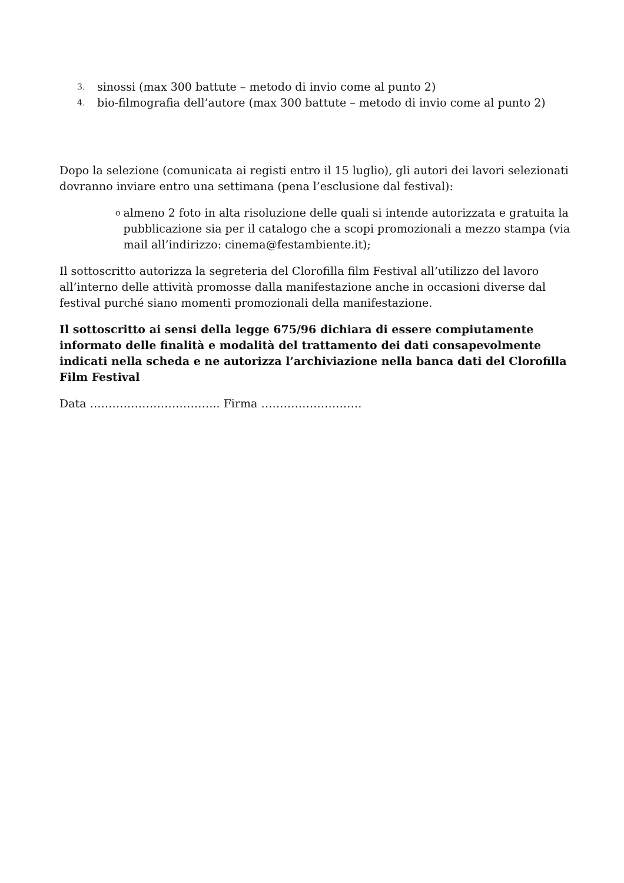3. sinossi (max 300 battute – metodo di invio come al punto 2)
4. bio-filmografia dell’autore (max 300 battute – metodo di invio come al punto 2)
Dopo la selezione (comunicata ai registi entro il 15 luglio), gli autori dei lavori selezionati dovranno inviare entro una settimana (pena l’esclusione dal festival):
oalmeno 2 foto in alta risoluzione delle quali si intende autorizzata e gratuita la pubblicazione sia per il catalogo che a scopi promozionali a mezzo stampa (via mail all’indirizzo: cinema@festambiente.it);
Il sottoscritto autorizza la segreteria del Clorofilla film Festival all’utilizzo del lavoro all’interno delle attività promosse dalla manifestazione anche in occasioni diverse dal festival purché siano momenti promozionali della manifestazione.
Il sottoscritto ai sensi della legge 675/96 dichiara di essere compiutamente informato delle finalità e modalità del trattamento dei dati consapevolmente indicati nella scheda e ne autorizza l’archiviazione nella banca dati del Clorofilla Film Festival
Data …………………………….. Firma ………………………